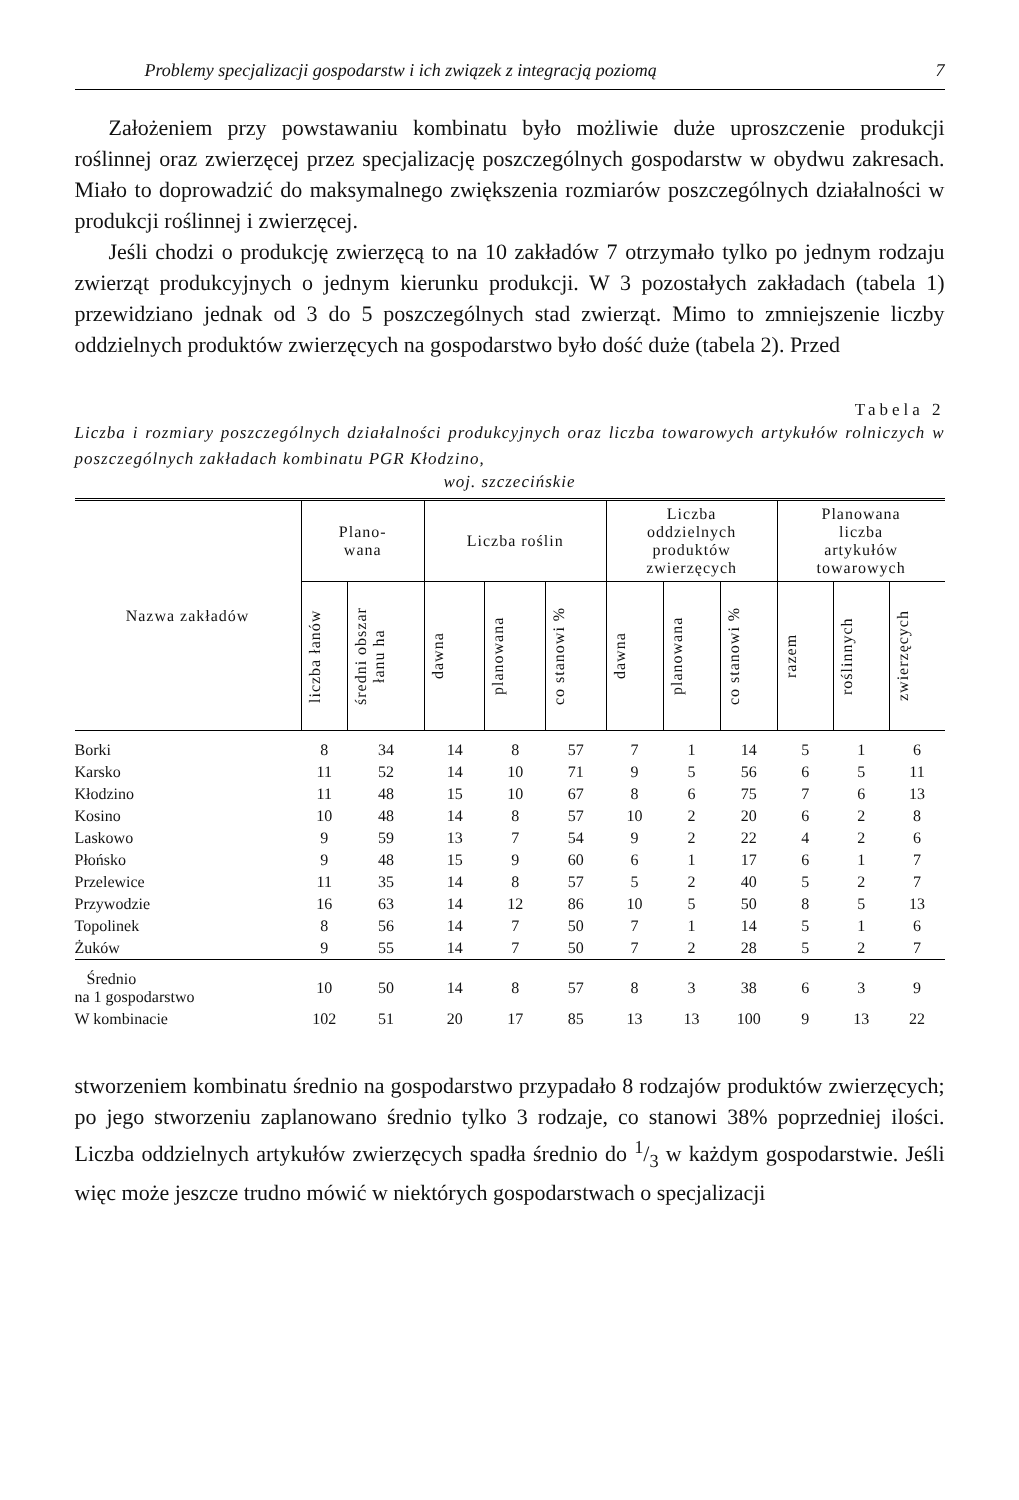Problemy specjalizacji gospodarstw i ich związek z integracją poziomą 7
Założeniem przy powstawaniu kombinatu było możliwie duże uproszczenie produkcji roślinnej oraz zwierzęcej przez specjalizację poszczególnych gospodarstw w obydwu zakresach. Miało to doprowadzić do maksymalnego zwiększenia rozmiarów poszczególnych działalności w produkcji roślinnej i zwierzęcej.
Jeśli chodzi o produkcję zwierzęcą to na 10 zakładów 7 otrzymało tylko po jednym rodzaju zwierząt produkcyjnych o jednym kierunku produkcji. W 3 pozostałych zakładach (tabela 1) przewidziano jednak od 3 do 5 poszczególnych stad zwierząt. Mimo to zmniejszenie liczby oddzielnych produktów zwierzęcych na gospodarstwo było dość duże (tabela 2). Przed
Tabela 2
Liczba i rozmiary poszczególnych działalności produkcyjnych oraz liczba towarowych artykułów rolniczych w poszczególnych zakładach kombinatu PGR Kłodzino,
woj. szczecińskie
| Nazwa zakładów | Plano- wana | | Liczba roślin | | | Liczba oddzielnych produktów zwierzęcych | | | Planowana liczba artykułów towarowych | | |
| --- | --- | --- | --- | --- | --- | --- | --- | --- | --- | --- | --- |
| | liczba łanów | średni obszar łanu ha | dawna | planowana | co stanowi % | dawna | planowana | co stanowi % | razem | roślinnych | zwierzęcych |
| Borki | 8 | 34 | 14 | 8 | 57 | 7 | 1 | 14 | 5 | 1 | 6 |
| Karsko | 11 | 52 | 14 | 10 | 71 | 9 | 5 | 56 | 6 | 5 | 11 |
| Kłodzino | 11 | 48 | 15 | 10 | 67 | 8 | 6 | 75 | 7 | 6 | 13 |
| Kosino | 10 | 48 | 14 | 8 | 57 | 10 | 2 | 20 | 6 | 2 | 8 |
| Laskowo | 9 | 59 | 13 | 7 | 54 | 9 | 2 | 22 | 4 | 2 | 6 |
| Płońsko | 9 | 48 | 15 | 9 | 60 | 6 | 1 | 17 | 6 | 1 | 7 |
| Przelewice | 11 | 35 | 14 | 8 | 57 | 5 | 2 | 40 | 5 | 2 | 7 |
| Przywodzie | 16 | 63 | 14 | 12 | 86 | 10 | 5 | 50 | 8 | 5 | 13 |
| Topolinek | 8 | 56 | 14 | 7 | 50 | 7 | 1 | 14 | 5 | 1 | 6 |
| Żuków | 9 | 55 | 14 | 7 | 50 | 7 | 2 | 28 | 5 | 2 | 7 |
| Średnio na 1 gospodarstwo | 10 | 50 | 14 | 8 | 57 | 8 | 3 | 38 | 6 | 3 | 9 |
| W kombinacie | 102 | 51 | 20 | 17 | 85 | 13 | 13 | 100 | 9 | 13 | 22 |
stworzeniem kombinatu średnio na gospodarstwo przypadało 8 rodzajów produktów zwierzęcych; po jego stworzeniu zaplanowano średnio tylko 3 rodzaje, co stanowi 38% poprzedniej ilości. Liczba oddzielnych artykułów zwierzęcych spadła średnio do 1/3 w każdym gospodarstwie. Jeśli więc może jeszcze trudno mówić w niektórych gospodarstwach o specjalizacji